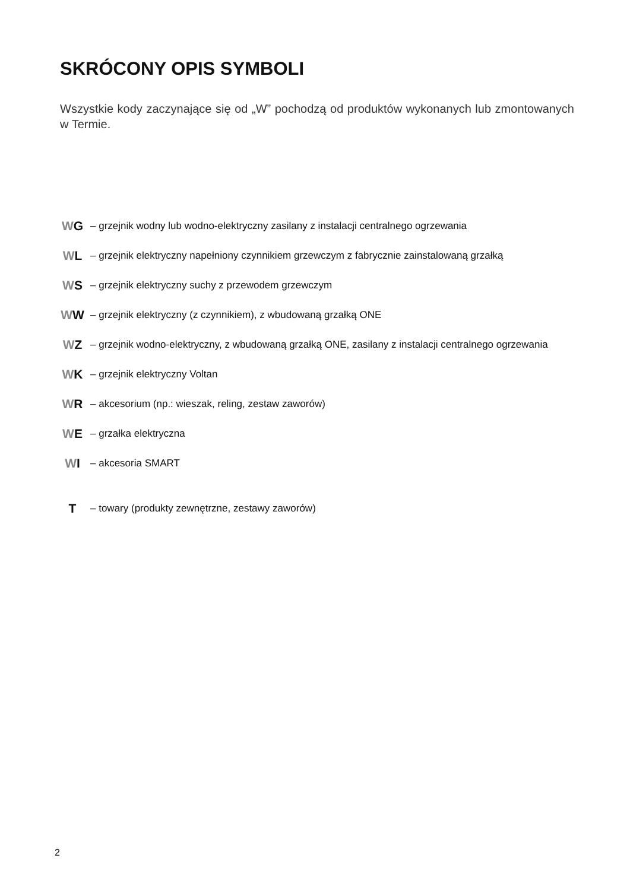SKRÓCONY OPIS SYMBOLI
Wszystkie kody zaczynające się od „W” pochodzą od produktów wykonanych lub zmontowanych w Termie.
WG – grzejnik wodny lub wodno-elektryczny zasilany z instalacji centralnego ogrzewania
WL – grzejnik elektryczny napełniony czynnikiem grzewczym z fabrycznie zainstalowaną grzałką
WS – grzejnik elektryczny suchy z przewodem grzewczym
WW – grzejnik elektryczny (z czynnikiem), z wbudowaną grzałką ONE
WZ – grzejnik wodno-elektryczny, z wbudowaną grzałką ONE, zasilany z instalacji centralnego ogrzewania
WK – grzejnik elektryczny Voltan
WR – akcesorium (np.: wieszak, reling, zestaw zaworów)
WE – grzałka elektryczna
WI – akcesoria SMART
T – towary (produkty zewnętrzne, zestawy zaworów)
2